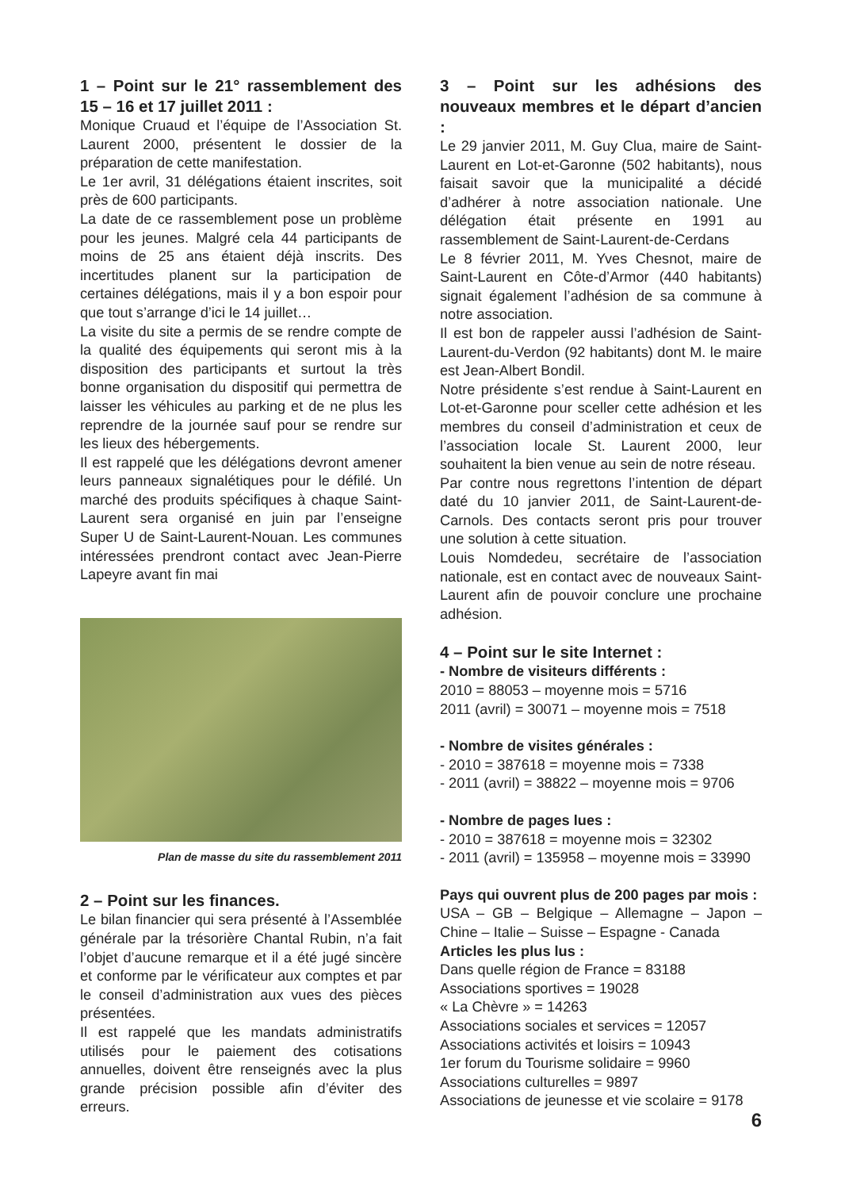1 – Point sur le 21° rassemblement des 15 – 16 et 17 juillet 2011 :
Monique Cruaud et l’équipe de l’Association St. Laurent 2000, présentent le dossier de la préparation de cette manifestation.
Le 1er avril, 31 délégations étaient inscrites, soit près de 600 participants.
La date de ce rassemblement pose un problème pour les jeunes. Malgré cela 44 participants de moins de 25 ans étaient déjà inscrits. Des incertitudes planent sur la participation de certaines délégations, mais il y a bon espoir pour que tout s’arrange d’ici le 14 juillet…
La visite du site a permis de se rendre compte de la qualité des équipements qui seront mis à la disposition des participants et surtout la très bonne organisation du dispositif qui permettra de laisser les véhicules au parking et de ne plus les reprendre de la journée sauf pour se rendre sur les lieux des hébergements.
Il est rappelé que les délégations devront amener leurs panneaux signalétiques pour le défilé. Un marché des produits spécifiques à chaque Saint-Laurent sera organisé en juin par l’enseigne Super U de Saint-Laurent-Nouan. Les communes intéressées prendront contact avec Jean-Pierre Lapeyre avant fin mai
Plan de masse du site du rassemblement 2011
2 – Point sur les finances.
Le bilan financier qui sera présenté à l’Assemblée générale par la trésorière Chantal Rubin, n’a fait l’objet d’aucune remarque et il a été jugé sincère et conforme par le vérificateur aux comptes et par le conseil d’administration aux vues des pièces présentées.
Il est rappelé que les mandats administratifs utilisés pour le paiement des cotisations annuelles, doivent être renseignés avec la plus grande précision possible afin d’éviter des erreurs.
3 – Point sur les adhésions des nouveaux membres et le départ d’ancien :
Le 29 janvier 2011, M. Guy Clua, maire de Saint-Laurent en Lot-et-Garonne (502 habitants), nous faisait savoir que la municipalité a décidé d’adhérer à notre association nationale. Une délégation était présente en 1991 au rassemblement de Saint-Laurent-de-Cerdans
Le 8 février 2011, M. Yves Chesnot, maire de Saint-Laurent en Côte-d’Armor (440 habitants) signait également l’adhésion de sa commune à notre association.
Il est bon de rappeler aussi l’adhésion de Saint-Laurent-du-Verdon (92 habitants) dont M. le maire est Jean-Albert Bondil.
Notre présidente s’est rendue à Saint-Laurent en Lot-et-Garonne pour sceller cette adhésion et les membres du conseil d’administration et ceux de l’association locale St. Laurent 2000, leur souhaitent la bien venue au sein de notre réseau.
Par contre nous regrettons l’intention de départ daté du 10 janvier 2011, de Saint-Laurent-de-Carnols. Des contacts seront pris pour trouver une solution à cette situation.
Louis Nomdedeu, secrétaire de l’association nationale, est en contact avec de nouveaux Saint-Laurent afin de pouvoir conclure une prochaine adhésion.
4 – Point sur le site Internet :
- Nombre de visiteurs différents :
2010 = 88053 – moyenne mois = 5716
2011 (avril) = 30071 – moyenne mois = 7518
- Nombre de visites générales :
- 2010 = 387618 = moyenne mois = 7338
- 2011 (avril) = 38822 – moyenne mois = 9706
- Nombre de pages lues :
- 2010 = 387618 = moyenne mois = 32302
- 2011 (avril) = 135958 – moyenne mois = 33990
Pays qui ouvrent plus de 200 pages par mois :
USA – GB – Belgique – Allemagne – Japon – Chine – Italie – Suisse – Espagne - Canada
Articles les plus lus :
Dans quelle région de France = 83188
Associations sportives = 19028
« La Chèvre » = 14263
Associations sociales et services = 12057
Associations activités et loisirs = 10943
1er forum du Tourisme solidaire = 9960
Associations culturelles = 9897
Associations de jeunesse et vie scolaire = 9178
6